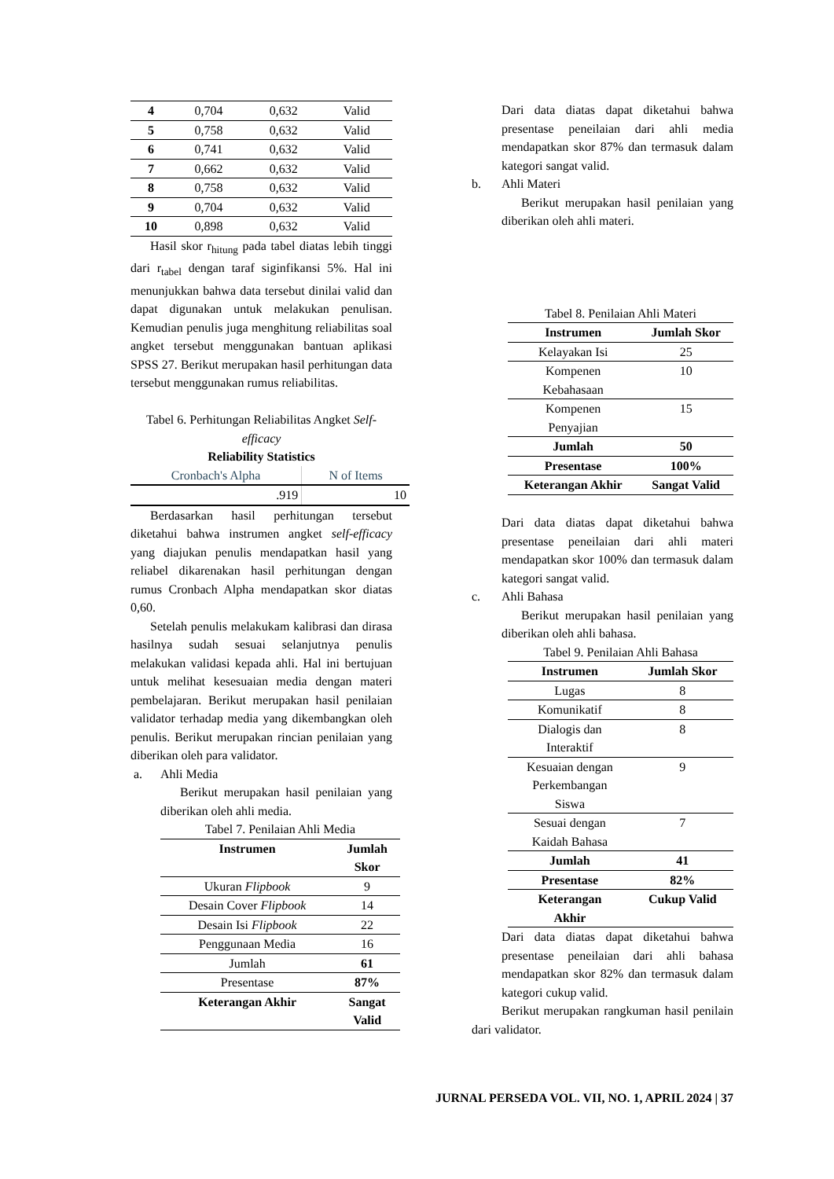| 4 | 0,704 | 0,632 | Valid |
| 5 | 0,758 | 0,632 | Valid |
| 6 | 0,741 | 0,632 | Valid |
| 7 | 0,662 | 0,632 | Valid |
| 8 | 0,758 | 0,632 | Valid |
| 9 | 0,704 | 0,632 | Valid |
| 10 | 0,898 | 0,632 | Valid |
Hasil skor r<sub>hitung</sub> pada tabel diatas lebih tinggi dari r<sub>tabel</sub> dengan taraf siginfikansi 5%. Hal ini menunjukkan bahwa data tersebut dinilai valid dan dapat digunakan untuk melakukan penulisan. Kemudian penulis juga menghitung reliabilitas soal angket tersebut menggunakan bantuan aplikasi SPSS 27. Berikut merupakan hasil perhitungan data tersebut menggunakan rumus reliabilitas.
Tabel 6. Perhitungan Reliabilitas Angket Self-efficacy
Reliability Statistics
| Cronbach's Alpha | N of Items |
| .919 | 10 |
Berdasarkan hasil perhitungan tersebut diketahui bahwa instrumen angket self-efficacy yang diajukan penulis mendapatkan hasil yang reliabel dikarenakan hasil perhitungan dengan rumus Cronbach Alpha mendapatkan skor diatas 0,60.
Setelah penulis melakukam kalibrasi dan dirasa hasilnya sudah sesuai selanjutnya penulis melakukan validasi kepada ahli. Hal ini bertujuan untuk melihat kesesuaian media dengan materi pembelajaran. Berikut merupakan hasil penilaian validator terhadap media yang dikembangkan oleh penulis. Berikut merupakan rincian penilaian yang diberikan oleh para validator.
a. Ahli Media
Berikut merupakan hasil penilaian yang diberikan oleh ahli media.
Tabel 7. Penilaian Ahli Media
| Instrumen | Jumlah Skor |
| --- | --- |
| Ukuran Flipbook | 9 |
| Desain Cover Flipbook | 14 |
| Desain Isi Flipbook | 22 |
| Penggunaan Media | 16 |
| Jumlah | 61 |
| Presentase | 87% |
| Keterangan Akhir | Sangat Valid |
Dari data diatas dapat diketahui bahwa presentase peneilaian dari ahli media mendapatkan skor 87% dan termasuk dalam kategori sangat valid.
b. Ahli Materi
Berikut merupakan hasil penilaian yang diberikan oleh ahli materi.
Tabel 8. Penilaian Ahli Materi
| Instrumen | Jumlah Skor |
| --- | --- |
| Kelayakan Isi | 25 |
| Kompenen Kebahasaan | 10 |
| Kompenen Penyajian | 15 |
| Jumlah | 50 |
| Presentase | 100% |
| Keterangan Akhir | Sangat Valid |
Dari data diatas dapat diketahui bahwa presentase peneilaian dari ahli materi mendapatkan skor 100% dan termasuk dalam kategori sangat valid.
c. Ahli Bahasa
Berikut merupakan hasil penilaian yang diberikan oleh ahli bahasa.
Tabel 9. Penilaian Ahli Bahasa
| Instrumen | Jumlah Skor |
| --- | --- |
| Lugas | 8 |
| Komunikatif | 8 |
| Dialogis dan Interaktif | 8 |
| Kesuaian dengan Perkembangan Siswa | 9 |
| Sesuai dengan Kaidah Bahasa | 7 |
| Jumlah | 41 |
| Presentase | 82% |
| Keterangan Akhir | Cukup Valid |
Dari data diatas dapat diketahui bahwa presentase peneilaian dari ahli bahasa mendapatkan skor 82% dan termasuk dalam kategori cukup valid.
Berikut merupakan rangkuman hasil penilain dari validator.
JURNAL PERSEDA VOL. VII, NO. 1, APRIL 2024 | 37